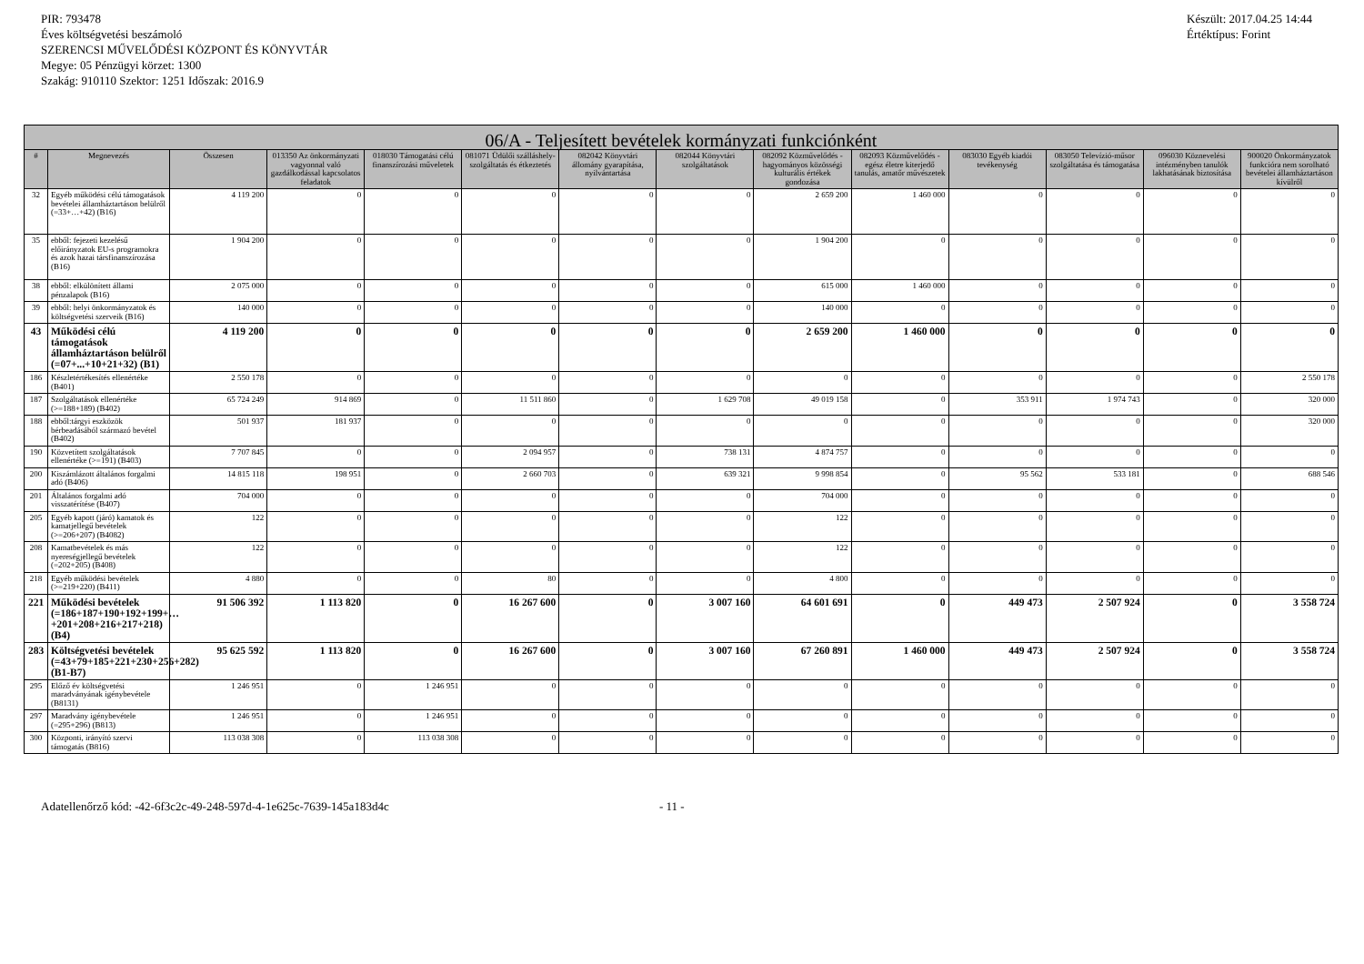PIR: 793478
Éves költségvetési beszámoló
SZERENCSI MŰVELŐDÉSI KÖZPONT ÉS KÖNYVTÁR
Megye: 05 Pénzügyi körzet: 1300
Szakág: 910110 Szektor: 1251 Időszak: 2016.9
Készült: 2017.04.25 14:44
Értéktípus: Forint
| 06/A - Teljesített bevételek kormányzati funkciónként | | | | | | | | | | | | | |
| --- | --- | --- | --- | --- | --- | --- | --- | --- | --- | --- | --- | --- | --- |
| # | Megnevezés | Összesen | 013350 Az önkormányzati vagyonnal való gazdálkodással kapcsolatos feladatok | 018030 Támogatási célú finanszírozási műveletek | 081071 Üdülői szálláshely-szolgáltatás és étkeztetés | 082042 Könyvtári állomány gyarapítása, nyilvántartása | 082044 Könyvtári szolgáltatások | 082092 Közművelődés - hagyományos közösségi kulturális értékek gondozása | 082093 Közművelődés - egész életre kiterjedő tanulás, amatőr művészetek | 083030 Egyéb kiadói tevékenység | 083050 Televízió-műsor szolgáltatása és támogatása | 096030 Köznevelési intézményben tanulók lakhatásának biztosítása | 900020 Önkormányzatok funkcióra nem sorolható bevételei államháztartáson kívülről |
| 32 | Egyéb működési célú támogatások bevételei államháztartáson belülről (=33+…+42) (B16) | 4 119 200 | 0 | 0 | 0 | 0 | 0 | 2 659 200 | 1 460 000 | 0 | 0 | 0 | 0 |
| 35 | ebből: fejezeti kezelésű előirányzatok EU-s programokra és azok hazai társfinanszírozása (B16) | 1 904 200 | 0 | 0 | 0 | 0 | 0 | 1 904 200 | 0 | 0 | 0 | 0 | 0 |
| 38 | ebből: elkülönített állami pénzalapok (B16) | 2 075 000 | 0 | 0 | 0 | 0 | 0 | 615 000 | 1 460 000 | 0 | 0 | 0 | 0 |
| 39 | ebből: helyi önkormányzatok és költségvetési szerveik (B16) | 140 000 | 0 | 0 | 0 | 0 | 0 | 140 000 | 0 | 0 | 0 | 0 | 0 |
| 43 | Működési célú támogatások államháztartáson belülről (=07+...+10+21+32) (B1) | 4 119 200 | 0 | 0 | 0 | 0 | 0 | 2 659 200 | 1 460 000 | 0 | 0 | 0 | 0 |
| 186 | Készletértékesítés ellenértéke (B401) | 2 550 178 | 0 | 0 | 0 | 0 | 0 | 0 | 0 | 0 | 0 | 0 | 2 550 178 |
| 187 | Szolgáltatások ellenértéke (>=188+189) (B402) | 65 724 249 | 914 869 | 0 | 11 511 860 | 0 | 1 629 708 | 49 019 158 | 0 | 353 911 | 1 974 743 | 0 | 320 000 |
| 188 | ebből:tárgyi eszközök bérbeadásából származó bevétel (B402) | 501 937 | 181 937 | 0 | 0 | 0 | 0 | 0 | 0 | 0 | 0 | 0 | 320 000 |
| 190 | Közvetített szolgáltatások ellenértéke (>=191) (B403) | 7 707 845 | 0 | 0 | 2 094 957 | 0 | 738 131 | 4 874 757 | 0 | 0 | 0 | 0 | 0 |
| 200 | Kiszámlázott általános forgalmi adó (B406) | 14 815 118 | 198 951 | 0 | 2 660 703 | 0 | 639 321 | 9 998 854 | 0 | 95 562 | 533 181 | 0 | 688 546 |
| 201 | Általános forgalmi adó visszatérítése (B407) | 704 000 | 0 | 0 | 0 | 0 | 0 | 704 000 | 0 | 0 | 0 | 0 | 0 |
| 205 | Egyéb kapott (járó) kamatok és kamatjellegű bevételek (>=206+207) (B4082) | 122 | 0 | 0 | 0 | 0 | 0 | 122 | 0 | 0 | 0 | 0 | 0 |
| 208 | Kamatbevételek és más nyereségjellegű bevételek (=202+205) (B408) | 122 | 0 | 0 | 0 | 0 | 0 | 122 | 0 | 0 | 0 | 0 | 0 |
| 218 | Egyéb működési bevételek (>=219+220) (B411) | 4 880 | 0 | 0 | 80 | 0 | 0 | 4 800 | 0 | 0 | 0 | 0 | 0 |
| 221 | Működési bevételek (=186+187+190+192+199+…+201+208+216+217+218) (B4) | 91 506 392 | 1 113 820 | 0 | 16 267 600 | 0 | 3 007 160 | 64 601 691 | 0 | 449 473 | 2 507 924 | 0 | 3 558 724 |
| 283 | Költségvetési bevételek (=43+79+185+221+230+256+282) (B1-B7) | 95 625 592 | 1 113 820 | 0 | 16 267 600 | 0 | 3 007 160 | 67 260 891 | 1 460 000 | 449 473 | 2 507 924 | 0 | 3 558 724 |
| 295 | Előző év költségvetési maradványának igénybevétele (B8131) | 1 246 951 | 0 | 1 246 951 | 0 | 0 | 0 | 0 | 0 | 0 | 0 | 0 | 0 |
| 297 | Maradvány igénybevétele (=295+296) (B813) | 1 246 951 | 0 | 1 246 951 | 0 | 0 | 0 | 0 | 0 | 0 | 0 | 0 | 0 |
| 300 | Központi, irányító szervi támogatás (B816) | 113 038 308 | 0 | 113 038 308 | 0 | 0 | 0 | 0 | 0 | 0 | 0 | 0 | 0 |
Adatellenőrző kód: -42-6f3c2c-49-248-597d-4-1e625c-7639-145a183d4c - 11 -